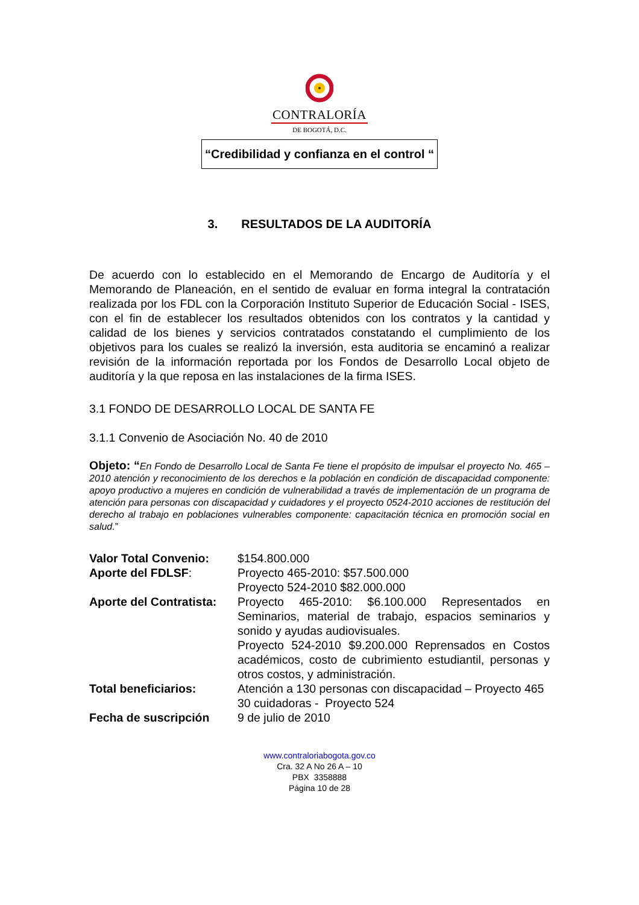CONTRALORÍA
DE BOGOTÁ, D.C.
“Credibilidad y confianza en el control “
3. RESULTADOS DE LA AUDITORÍA
De acuerdo con lo establecido en el Memorando de Encargo de Auditoría y el Memorando de Planeación, en el sentido de evaluar en forma integral la contratación realizada por los FDL con la Corporación Instituto Superior de Educación Social - ISES, con el fin de establecer los resultados obtenidos con los contratos y la cantidad y calidad de los bienes y servicios contratados constatando el cumplimiento de los objetivos para los cuales se realizó la inversión, esta auditoria se encaminó a realizar revisión de la información reportada por los Fondos de Desarrollo Local objeto de auditoría y la que reposa en las instalaciones de la firma ISES.
3.1 FONDO DE DESARROLLO LOCAL DE SANTA FE
3.1.1 Convenio de Asociación No. 40 de 2010
Objeto: “En Fondo de Desarrollo Local de Santa Fe tiene el propósito de impulsar el proyecto No. 465 – 2010 atención y reconocimiento de los derechos e la población en condición de discapacidad componente: apoyo productivo a mujeres en condición de vulnerabilidad a través de implementación de un programa de atención para personas con discapacidad y cuidadores y el proyecto 0524-2010 acciones de restitución del derecho al trabajo en poblaciones vulnerables componente: capacitación técnica en promoción social en salud.”
| Valor Total Convenio: | $154.800.000 |
| Aporte del FDLSF : | Proyecto 465-2010: $57.500.000 Proyecto 524-2010 $82.000.000 |
| Aporte del Contratista: | Proyecto 465-2010: $6.100.000 Representados en Seminarios, material de trabajo, espacios seminarios y sonido y ayudas audiovisuales. Proyecto 524-2010 $9.200.000 Reprensados en Costos académicos, costo de cubrimiento estudiantil, personas y otros costos, y administración. |
| Total beneficiarios: | Atención a 130 personas con discapacidad – Proyecto 465 30 cuidadoras - Proyecto 524 |
| Fecha de suscripción | 9 de julio de 2010 |
www.contraloriabogota.gov.co
Cra. 32 A No 26 A – 10
PBX 3358888
Página 10 de 28